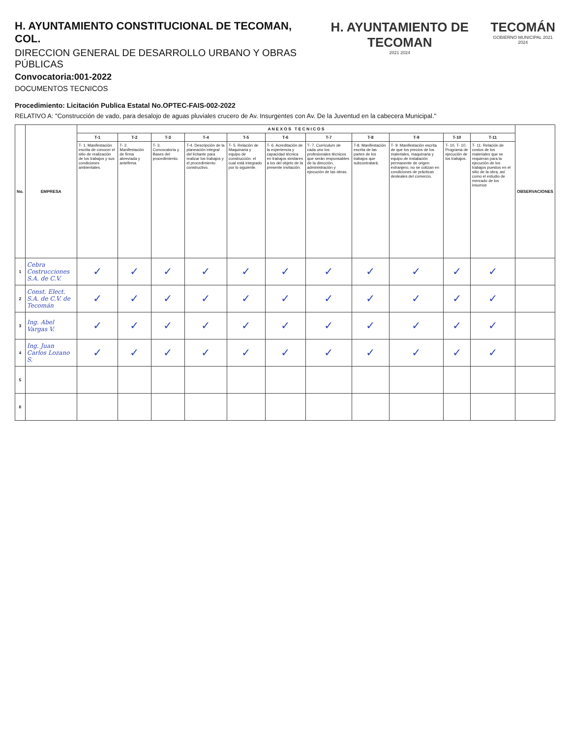H. AYUNTAMIENTO CONSTITUCIONAL DE TECOMAN, COL.
DIRECCION GENERAL DE DESARROLLO URBANO Y OBRAS PÚBLICAS
Convocatoria:001-2022
DOCUMENTOS TECNICOS
H. AYUNTAMIENTO DE TECOMAN
2021 2024
TECOMÁN
GOBIERNO MUNICIPAL 2021 2024
Procedimiento: Licitación Publica Estatal No.OPTEC-FAIS-002-2022
RELATIVO A: "Construcción de vado, para desalojo de aguas pluviales crucero de Av. Insurgentes con Av. De la Juventud en la cabecera Municipal."
| No. | EMPRESA | A N E X O S T E C N I C O S | | | | | | | | | | | OBSERVACIONES |
| --- | --- | --- | --- | --- | --- | --- | --- | --- | --- | --- | --- | --- | --- |
| | | T-1 | T-2 | T-3 | T-4 | T-5 | T-6 | T-7 | T-8 | T-9 | T-10 | T-11 | |
| | | T- 1. Manifestación escrita de conocer el sitio de realización de los trabajos y sus condiciones ambientales. | T- 2. Manifestación de firma abreviada y antefirma. | T- 3. Convocatoria y Bases del procedimiento. | T-4. Descripción de la planeación integral del licitante para realizar los trabajos y el procedimiento constructivo. | T- 5. Relación de Maquinaria y equipo de construcción. el cual está integrado por lo siguiente. | T- 6. Acreditación de la experiencia y capacidad técnica en trabajos similares a los del objeto de la presente invitación. | T- 7. Curriculum de cada uno los profesionales técnicos que serán responsables de la dirección, administración y ejecución de las obras. | T-8. Manifestación escrita de las partes de los trabajos que subcontratará. | T- 9. Manifestación escrita de que los precios de los materiales, maquinaria y equipo de instalación permanente de origen extranjero, no se cotizan en condiciones de prácticas desleales del comercio. | T- 10. T- 10. Programa de ejecución de los trabajos. | T- 11. Relación de costos de los materiales que se requieran para la ejecución de los trabajos puestos en el sitio de la obra, así como el estudio de mercado de los insumos | |
| 1 | Cebra Costrucciones S.A. de C.V. | ✓ | ✓ | ✓ | ✓ | ✓ | ✓ | ✓ | ✓ | ✓ | ✓ | ✓ | |
| 2 | Const. Elect. S.A. de C.V. de Tecomán | ✓ | ✓ | ✓ | ✓ | ✓ | ✓ | ✓ | ✓ | ✓ | ✓ | ✓ | |
| 3 | Ing. Abel Vargas V. | ✓ | ✓ | ✓ | ✓ | ✓ | ✓ | ✓ | ✓ | ✓ | ✓ | ✓ | |
| 4 | Ing. Juan Carlos Lozano S. | ✓ | ✓ | ✓ | ✓ | ✓ | ✓ | ✓ | ✓ | ✓ | ✓ | ✓ | |
| 5 | | | | | | | | | | | | | |
| 6 | | | | | | | | | | | | | |